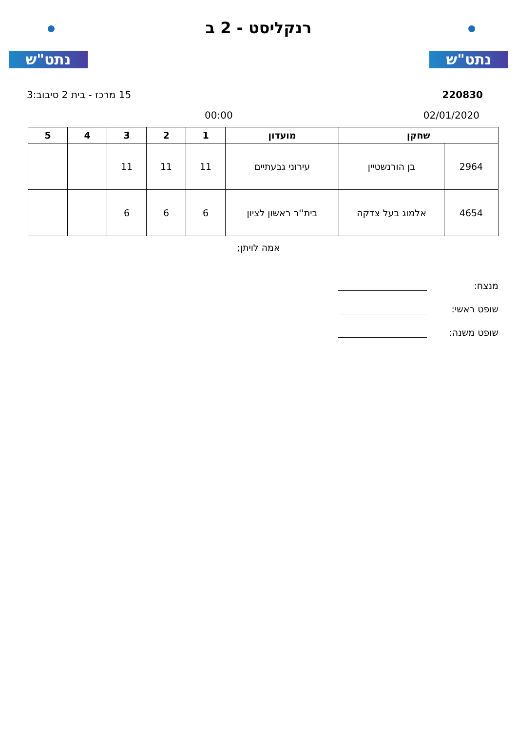נתט"ש
רנקליסט - 2 ב
נתט"ש
220830 15 מרכז - בית 2 סיבוב:3
02/01/2020 00:00
| שחקן | | מועדון | 1 | 2 | 3 | 4 | 5 |
| --- | --- | --- | --- | --- | --- | --- | --- |
| 2964 | בן הורנשטיין | עירוני גבעתיים | 11 | 11 | 11 | | |
| 4654 | אלמוג בעל צדקה | בית''ר ראשון לציון | 6 | 6 | 6 | | |
אמה לויתן;
מנצח:
שופט ראשי:
שופט משנה: